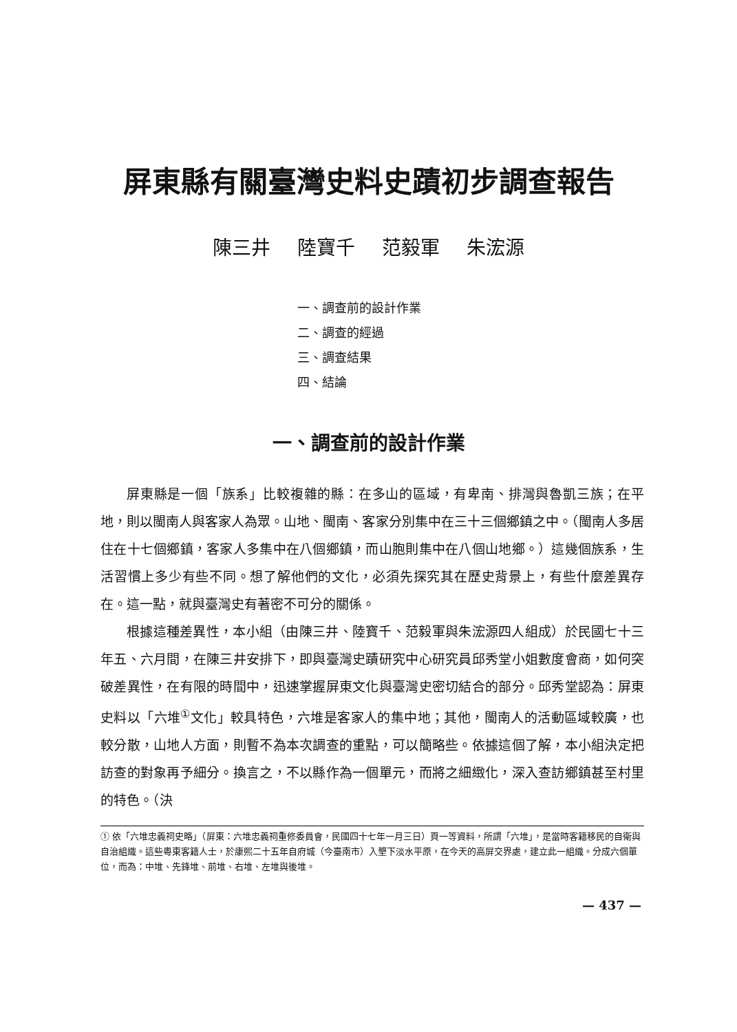屏東縣有關臺灣史料史蹟初步調查報告
陳三井 陸寶千 范毅軍 朱浤源
一、調查前的設計作業
二、調查的經過
三、調查結果
四、結論
一、調查前的設計作業
屏東縣是一個「族系」比較複雜的縣：在多山的區域，有卑南、排灣與魯凱三族；在平地，則以閩南人與客家人為眾。山地、閩南、客家分別集中在三十三個鄉鎮之中。（閩南人多居住在十七個鄉鎮，客家人多集中在八個鄉鎮，而山胞則集中在八個山地鄉。）這幾個族系，生活習慣上多少有些不同。想了解他們的文化，必須先探究其在歷史背景上，有些什麼差異存在。這一點，就與臺灣史有著密不可分的關係。
根據這種差異性，本小組（由陳三井、陸寶千、范毅軍與朱浤源四人組成）於民國七十三年五、六月間，在陳三井安排下，即與臺灣史蹟研究中心研究員邱秀堂小姐數度會商，如何突破差異性，在有限的時間中，迅速掌握屏東文化與臺灣史密切結合的部分。邱秀堂認為：屏東史料以「六堆<sup>①</sup>文化」較具特色，六堆是客家人的集中地；其他，閩南人的活動區域較廣，也較分散，山地人方面，則暫不為本次調查的重點，可以簡略些。依據這個了解，本小組決定把訪查的對象再予細分。換言之，不以縣作為一個單元，而將之細緻化，深入查訪鄉鎮甚至村里的特色。（決
① 依「六堆忠義祠史略」（屏東：六堆忠義祠重修委員會，民國四十七年一月三日）頁一等資料，所謂「六堆」，是當時客籍移民的自衛與自治組織。這些粵東客籍人士，於康熙二十五年自府城（今臺南市）入墾下淡水平原，在今天的高屏交界處，建立此一組織。分成六個單位，而為：中堆、先鋒堆、前堆、右堆、左堆與後堆。
— 437 —